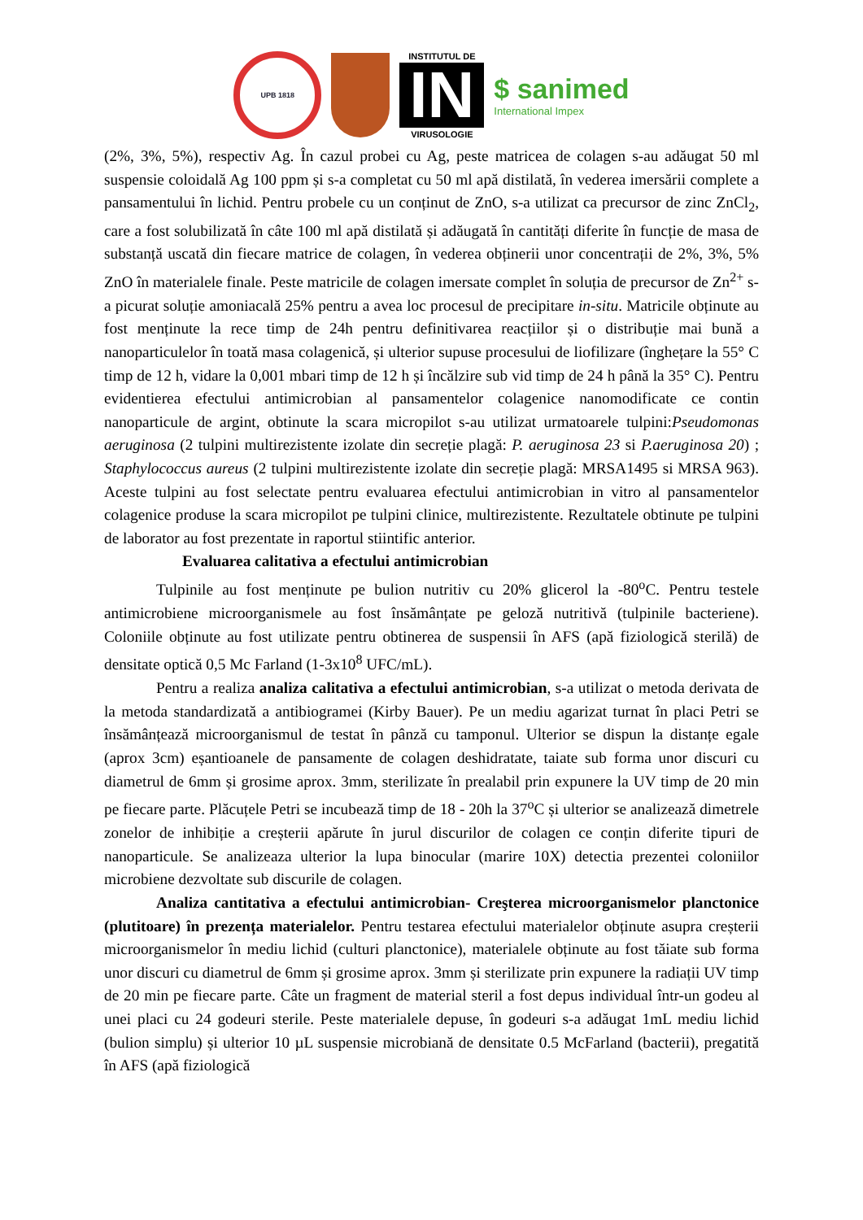UPB 1818
INSTITUTUL DE
IN
VIRUSOLOGIE
$ sanimed
International Impex
(2%, 3%, 5%), respectiv Ag. În cazul probei cu Ag, peste matricea de colagen s-au adăugat 50 ml suspensie coloidală Ag 100 ppm și s-a completat cu 50 ml apă distilată, în vederea imersării complete a pansamentului în lichid. Pentru probele cu un conținut de ZnO, s-a utilizat ca precursor de zinc ZnCl<sub>2</sub>, care a fost solubilizată în câte 100 ml apă distilată și adăugată în cantități diferite în funcție de masa de substanță uscată din fiecare matrice de colagen, în vederea obținerii unor concentrații de 2%, 3%, 5% ZnO în materialele finale. Peste matricile de colagen imersate complet în soluția de precursor de Zn<sup>2+</sup> s-a picurat soluție amoniacală 25% pentru a avea loc procesul de precipitare in-situ. Matricile obținute au fost menținute la rece timp de 24h pentru definitivarea reacțiilor și o distribuție mai bună a nanoparticulelor în toată masa colagenică, și ulterior supuse procesului de liofilizare (înghețare la 55° C timp de 12 h, vidare la 0,001 mbari timp de 12 h și încălzire sub vid timp de 24 h până la 35° C). Pentru evidentierea efectului antimicrobian al pansamentelor colagenice nanomodificate ce contin nanoparticule de argint, obtinute la scara micropilot s-au utilizat urmatoarele tulpini:Pseudomonas aeruginosa (2 tulpini multirezistente izolate din secreție plagă: P. aeruginosa 23 si P.aeruginosa 20) ; Staphylococcus aureus (2 tulpini multirezistente izolate din secreție plagă: MRSA1495 si MRSA 963). Aceste tulpini au fost selectate pentru evaluarea efectului antimicrobian in vitro al pansamentelor colagenice produse la scara micropilot pe tulpini clinice, multirezistente. Rezultatele obtinute pe tulpini de laborator au fost prezentate in raportul stiintific anterior.
Evaluarea calitativa a efectului antimicrobian
Tulpinile au fost menținute pe bulion nutritiv cu 20% glicerol la -80<sup>o</sup>C. Pentru testele antimicrobiene microorganismele au fost însămânțate pe geloză nutritivă (tulpinile bacteriene). Coloniile obținute au fost utilizate pentru obtinerea de suspensii în AFS (apă fiziologică sterilă) de densitate optică 0,5 Mc Farland (1-3x10<sup>8</sup> UFC/mL).
Pentru a realiza analiza calitativa a efectului antimicrobian, s-a utilizat o metoda derivata de la metoda standardizată a antibiogramei (Kirby Bauer). Pe un mediu agarizat turnat în placi Petri se însămânțează microorganismul de testat în pânză cu tamponul. Ulterior se dispun la distanțe egale (aprox 3cm) eșantioanele de pansamente de colagen deshidratate, taiate sub forma unor discuri cu diametrul de 6mm și grosime aprox. 3mm, sterilizate în prealabil prin expunere la UV timp de 20 min pe fiecare parte. Plăcuțele Petri se incubează timp de 18 - 20h la 37<sup>o</sup>C și ulterior se analizează dimetrele zonelor de inhibiție a creșterii apărute în jurul discurilor de colagen ce conțin diferite tipuri de nanoparticule. Se analizeaza ulterior la lupa binocular (marire 10X) detectia prezentei coloniilor microbiene dezvoltate sub discurile de colagen.
Analiza cantitativa a efectului antimicrobian- Creşterea microorganismelor planctonice (plutitoare) în prezența materialelor. Pentru testarea efectului materialelor obținute asupra creșterii microorganismelor în mediu lichid (culturi planctonice), materialele obținute au fost tăiate sub forma unor discuri cu diametrul de 6mm și grosime aprox. 3mm și sterilizate prin expunere la radiații UV timp de 20 min pe fiecare parte. Câte un fragment de material steril a fost depus individual într-un godeu al unei placi cu 24 godeuri sterile. Peste materialele depuse, în godeuri s-a adăugat 1mL mediu lichid (bulion simplu) și ulterior 10 µL suspensie microbiană de densitate 0.5 McFarland (bacterii), pregatită în AFS (apă fiziologică